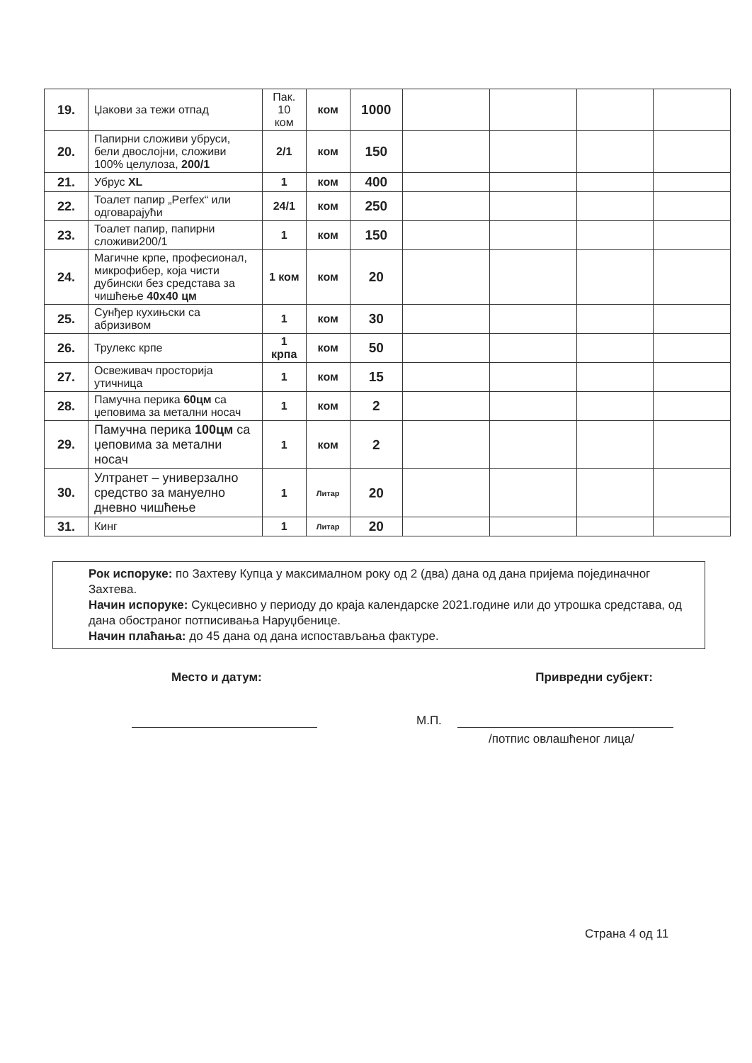| 19. | Џакови за тежи отпад | Пак. 10 ком | ком | 1000 | | | | |
| 20. | Папирни сложиви убруси, бели двослојни, сложиви 100% целулоза, 200/1 | 2/1 | ком | 150 | | | | |
| 21. | Убрус XL | 1 | ком | 400 | | | | |
| 22. | Тоалет папир „Perfex“ или одговарајући | 24/1 | ком | 250 | | | | |
| 23. | Тоалет папир, папирни сложиви200/1 | 1 | ком | 150 | | | | |
| 24. | Магичне крпе, професионал, микрофибер, која чисти дубински без средстава за чишћење 40x40 цм | 1 ком | ком | 20 | | | | |
| 25. | Сунђер кухињски са абризивом | 1 | ком | 30 | | | | |
| 26. | Трулекс крпе | 1 крпа | ком | 50 | | | | |
| 27. | Освеживач просторија утичница | 1 | ком | 15 | | | | |
| 28. | Памучна перика 60цм са џеповима за метални носач | 1 | ком | 2 | | | | |
| 29. | Памучна перика 100цм са џеповима за метални носач | 1 | ком | 2 | | | | |
| 30. | Ултранет – универзално средство за мануелно дневно чишћење | 1 | Литар | 20 | | | | |
| 31. | Кинг | 1 | Литар | 20 | | | | |
Рок испоруке: по Захтеву Купца у максималном року од 2 (два) дана од дана пријема појединачног Захтева.
Начин испоруке: Сукцесивно у периоду до краја календарске 2021.године или до утрошка средстава, од дана обостраног потписивања Наруџбенице.
Начин плаћања: до 45 дана од дана испостављања фактуре.
Место и датум: Привредни субјект:
М.П.
/потпис овлашћеног лица/
Страна 4 од 11